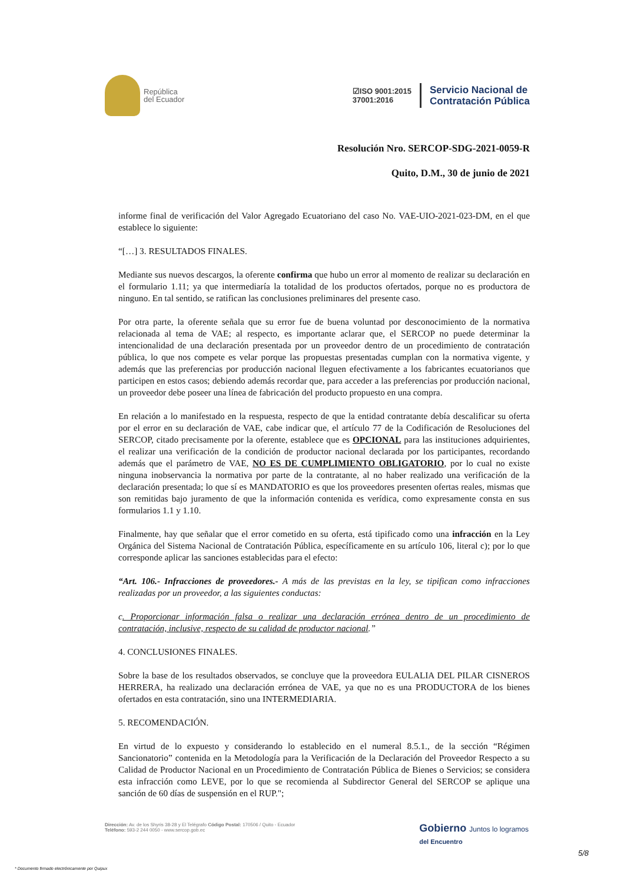República
del Ecuador
☑ISO 9001:2015
37001:2016
Servicio Nacional de
Contratación Pública
Resolución Nro. SERCOP-SDG-2021-0059-R
Quito, D.M., 30 de junio de 2021
informe final de verificación del Valor Agregado Ecuatoriano del caso No. VAE-UIO-2021-023-DM, en el que establece lo siguiente:
“[…] 3. RESULTADOS FINALES.
Mediante sus nuevos descargos, la oferente confirma que hubo un error al momento de realizar su declaración en el formulario 1.11; ya que intermediaría la totalidad de los productos ofertados, porque no es productora de ninguno. En tal sentido, se ratifican las conclusiones preliminares del presente caso.
Por otra parte, la oferente señala que su error fue de buena voluntad por desconocimiento de la normativa relacionada al tema de VAE; al respecto, es importante aclarar que, el SERCOP no puede determinar la intencionalidad de una declaración presentada por un proveedor dentro de un procedimiento de contratación pública, lo que nos compete es velar porque las propuestas presentadas cumplan con la normativa vigente, y además que las preferencias por producción nacional lleguen efectivamente a los fabricantes ecuatorianos que participen en estos casos; debiendo además recordar que, para acceder a las preferencias por producción nacional, un proveedor debe poseer una línea de fabricación del producto propuesto en una compra.
En relación a lo manifestado en la respuesta, respecto de que la entidad contratante debía descalificar su oferta por el error en su declaración de VAE, cabe indicar que, el artículo 77 de la Codificación de Resoluciones del SERCOP, citado precisamente por la oferente, establece que es OPCIONAL para las instituciones adquirientes, el realizar una verificación de la condición de productor nacional declarada por los participantes, recordando además que el parámetro de VAE, NO ES DE CUMPLIMIENTO OBLIGATORIO, por lo cual no existe ninguna inobservancia la normativa por parte de la contratante, al no haber realizado una verificación de la declaración presentada; lo que sí es MANDATORIO es que los proveedores presenten ofertas reales, mismas que son remitidas bajo juramento de que la información contenida es verídica, como expresamente consta en sus formularios 1.1 y 1.10.
Finalmente, hay que señalar que el error cometido en su oferta, está tipificado como una infracción en la Ley Orgánica del Sistema Nacional de Contratación Pública, específicamente en su artículo 106, literal c); por lo que corresponde aplicar las sanciones establecidas para el efecto:
“Art. 106.- Infracciones de proveedores.- A más de las previstas en la ley, se tipifican como infracciones realizadas por un proveedor, a las siguientes conductas:
c. Proporcionar información falsa o realizar una declaración errónea dentro de un procedimiento de contratación, inclusive, respecto de su calidad de productor nacional.”
4. CONCLUSIONES FINALES.
Sobre la base de los resultados observados, se concluye que la proveedora EULALIA DEL PILAR CISNEROS HERRERA, ha realizado una declaración errónea de VAE, ya que no es una PRODUCTORA de los bienes ofertados en esta contratación, sino una INTERMEDIARIA.
5. RECOMENDACIÓN.
En virtud de lo expuesto y considerando lo establecido en el numeral 8.5.1., de la sección “Régimen Sancionatorio” contenida en la Metodología para la Verificación de la Declaración del Proveedor Respecto a su Calidad de Productor Nacional en un Procedimiento de Contratación Pública de Bienes o Servicios; se considera esta infracción como LEVE, por lo que se recomienda al Subdirector General del SERCOP se aplique una sanción de 60 días de suspensión en el RUP.";
Dirección: Av. de los Shyris 38-28 y El Telégrafo Código Postal: 170506 / Quito - Ecuador
Teléfono: 593-2 244 0050 - www.sercop.gob.ec
Gobierno Juntos lo logramos
del Encuentro
5/8
* Documento firmado electrónicamente por Quipux